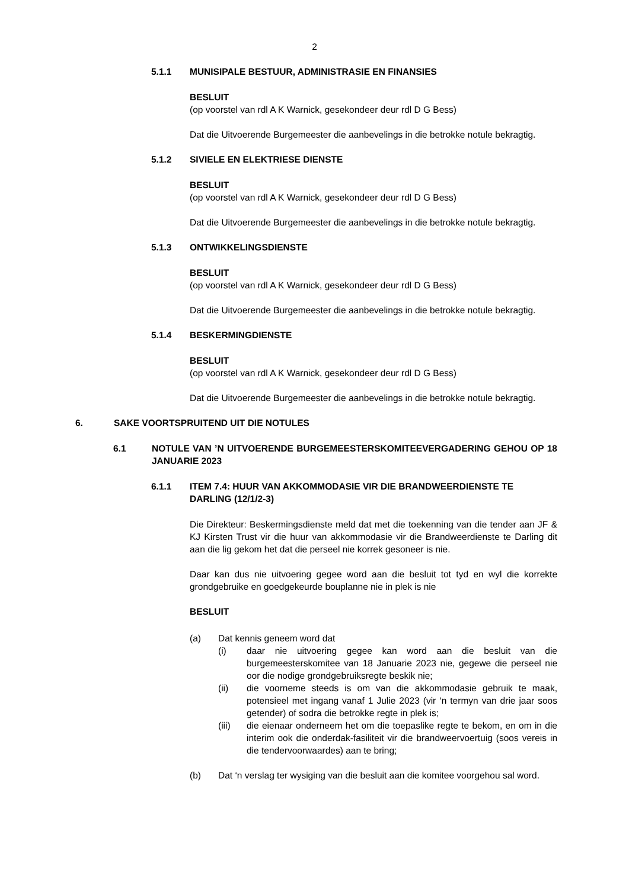2
5.1.1 MUNISIPALE BESTUUR, ADMINISTRASIE EN FINANSIES
BESLUIT
(op voorstel van rdl A K Warnick, gesekondeer deur rdl D G Bess)
Dat die Uitvoerende Burgemeester die aanbevelings in die betrokke notule bekragtig.
5.1.2 SIVIELE EN ELEKTRIESE DIENSTE
BESLUIT
(op voorstel van rdl A K Warnick, gesekondeer deur rdl D G Bess)
Dat die Uitvoerende Burgemeester die aanbevelings in die betrokke notule bekragtig.
5.1.3 ONTWIKKELINGSDIENSTE
BESLUIT
(op voorstel van rdl A K Warnick, gesekondeer deur rdl D G Bess)
Dat die Uitvoerende Burgemeester die aanbevelings in die betrokke notule bekragtig.
5.1.4 BESKERMINGDIENSTE
BESLUIT
(op voorstel van rdl A K Warnick, gesekondeer deur rdl D G Bess)
Dat die Uitvoerende Burgemeester die aanbevelings in die betrokke notule bekragtig.
6. SAKE VOORTSPRUITEND UIT DIE NOTULES
6.1 NOTULE VAN ’N UITVOERENDE BURGEMEESTERSKOMITEEVERGADERING GEHOU OP 18 JANUARIE 2023
6.1.1 ITEM 7.4: HUUR VAN AKKOMMODASIE VIR DIE BRANDWEERDIENSTE TE DARLING (12/1/2-3)
Die Direkteur: Beskermingsdienste meld dat met die toekenning van die tender aan JF & KJ Kirsten Trust vir die huur van akkommodasie vir die Brandweerdienste te Darling dit aan die lig gekom het dat die perseel nie korrek gesoneer is nie.
Daar kan dus nie uitvoering gegee word aan die besluit tot tyd en wyl die korrekte grondgebruike en goedgekeurde bouplanne nie in plek is nie
BESLUIT
(a) Dat kennis geneem word dat
(i) daar nie uitvoering gegee kan word aan die besluit van die burgemeesterskomitee van 18 Januarie 2023 nie, gegewe die perseel nie oor die nodige grondgebruiksregte beskik nie;
(ii) die voorneme steeds is om van die akkommodasie gebruik te maak, potensieel met ingang vanaf 1 Julie 2023 (vir ‘n termyn van drie jaar soos getender) of sodra die betrokke regte in plek is;
(iii) die eienaar onderneem het om die toepaslike regte te bekom, en om in die interim ook die onderdak-fasiliteit vir die brandweervoertuig (soos vereis in die tendervoorwaardes) aan te bring;
(b) Dat ‘n verslag ter wysiging van die besluit aan die komitee voorgehou sal word.